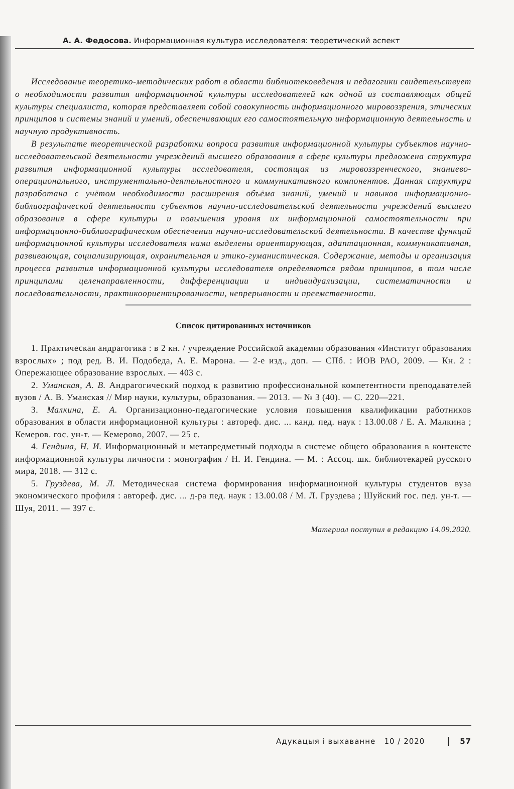А. А. Федосова. Информационная культура исследователя: теоретический аспект
Исследование теоретико-методических работ в области библиотековедения и педагогики свидетельствует о необходимости развития информационной культуры исследователей как одной из составляющих общей культуры специалиста, которая представляет собой совокупность информационного мировоззрения, этических принципов и системы знаний и умений, обеспечивающих его самостоятельную информационную деятельность и научную продуктивность.
В результате теоретической разработки вопроса развития информационной культуры субъектов научно-исследовательской деятельности учреждений высшего образования в сфере культуры предложена структура развития информационной культуры исследователя, состоящая из мировоззренческого, знаниево-операционального, инструментально-деятельностного и коммуникативного компонентов. Данная структура разработана с учётом необходимости расширения объёма знаний, умений и навыков информационно-библиографической деятельности субъектов научно-исследовательской деятельности учреждений высшего образования в сфере культуры и повышения уровня их информационной самостоятельности при информационно-библиографическом обеспечении научно-исследовательской деятельности. В качестве функций информационной культуры исследователя нами выделены ориентирующая, адаптационная, коммуникативная, развивающая, социализирующая, охранительная и этико-гуманистическая. Содержание, методы и организация процесса развития информационной культуры исследователя определяются рядом принципов, в том числе принципами целенаправленности, дифференциации и индивидуализации, систематичности и последовательности, практикоориентированности, непрерывности и преемственности.
Список цитированных источников
1. Практическая андрагогика : в 2 кн. / учреждение Российской академии образования «Институт образования взрослых» ; под ред. В. И. Подобеда, А. Е. Марона. — 2-е изд., доп. — СПб. : ИОВ РАО, 2009. — Кн. 2 : Опережающее образование взрослых. — 403 с.
2. Уманская, А. В. Андрагогический подход к развитию профессиональной компетентности преподавателей вузов / А. В. Уманская // Мир науки, культуры, образования. — 2013. — № 3 (40). — С. 220—221.
3. Малкина, Е. А. Организационно-педагогические условия повышения квалификации работников образования в области информационной культуры : автореф. дис. ... канд. пед. наук : 13.00.08 / Е. А. Малкина ; Кемеров. гос. ун-т. — Кемерово, 2007. — 25 с.
4. Гендина, Н. И. Информационный и метапредметный подходы в системе общего образования в контексте информационной культуры личности : монография / Н. И. Гендина. — М. : Ассоц. шк. библиотекарей русского мира, 2018. — 312 с.
5. Груздева, М. Л. Методическая система формирования информационной культуры студентов вуза экономического профиля : автореф. дис. ... д-ра пед. наук : 13.00.08 / М. Л. Груздева ; Шуйский гос. пед. ун-т. — Шуя, 2011. — 397 с.
Материал поступил в редакцию 14.09.2020.
Адукацыя і выхаванне 10 / 2020 57